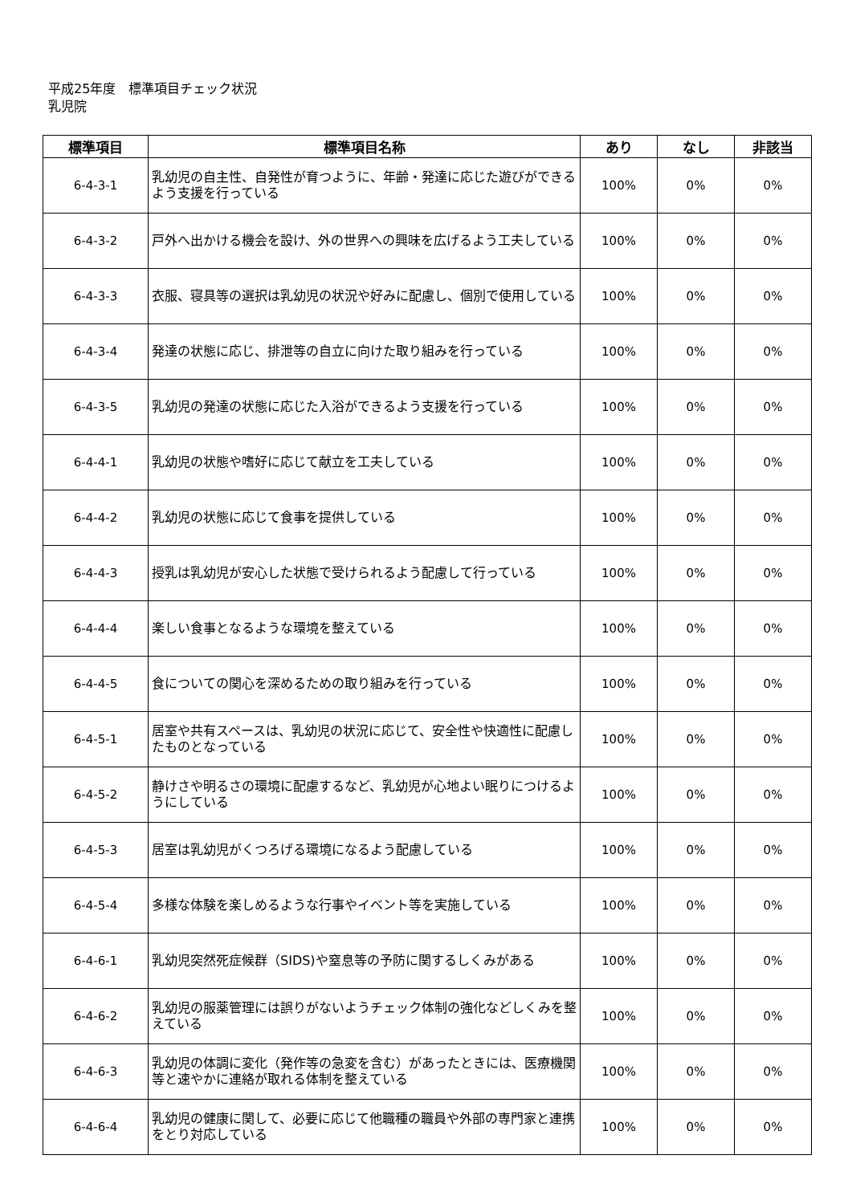平成25年度　標準項目チェック状況
乳児院
| 標準項目 | 標準項目名称 | あり | なし | 非該当 |
| --- | --- | --- | --- | --- |
| 6-4-3-1 | 乳幼児の自主性、自発性が育つように、年齢・発達に応じた遊びができるよう支援を行っている | 100% | 0% | 0% |
| 6-4-3-2 | 戸外へ出かける機会を設け、外の世界への興味を広げるよう工夫している | 100% | 0% | 0% |
| 6-4-3-3 | 衣服、寝具等の選択は乳幼児の状況や好みに配慮し、個別で使用している | 100% | 0% | 0% |
| 6-4-3-4 | 発達の状態に応じ、排泄等の自立に向けた取り組みを行っている | 100% | 0% | 0% |
| 6-4-3-5 | 乳幼児の発達の状態に応じた入浴ができるよう支援を行っている | 100% | 0% | 0% |
| 6-4-4-1 | 乳幼児の状態や嗜好に応じて献立を工夫している | 100% | 0% | 0% |
| 6-4-4-2 | 乳幼児の状態に応じて食事を提供している | 100% | 0% | 0% |
| 6-4-4-3 | 授乳は乳幼児が安心した状態で受けられるよう配慮して行っている | 100% | 0% | 0% |
| 6-4-4-4 | 楽しい食事となるような環境を整えている | 100% | 0% | 0% |
| 6-4-4-5 | 食についての関心を深めるための取り組みを行っている | 100% | 0% | 0% |
| 6-4-5-1 | 居室や共有スペースは、乳幼児の状況に応じて、安全性や快適性に配慮したものとなっている | 100% | 0% | 0% |
| 6-4-5-2 | 静けさや明るさの環境に配慮するなど、乳幼児が心地よい眠りにつけるようにしている | 100% | 0% | 0% |
| 6-4-5-3 | 居室は乳幼児がくつろげる環境になるよう配慮している | 100% | 0% | 0% |
| 6-4-5-4 | 多様な体験を楽しめるような行事やイベント等を実施している | 100% | 0% | 0% |
| 6-4-6-1 | 乳幼児突然死症候群（SIDS)や窒息等の予防に関するしくみがある | 100% | 0% | 0% |
| 6-4-6-2 | 乳幼児の服薬管理には誤りがないようチェック体制の強化などしくみを整えている | 100% | 0% | 0% |
| 6-4-6-3 | 乳幼児の体調に変化（発作等の急変を含む）があったときには、医療機関等と速やかに連絡が取れる体制を整えている | 100% | 0% | 0% |
| 6-4-6-4 | 乳幼児の健康に関して、必要に応じて他職種の職員や外部の専門家と連携をとり対応している | 100% | 0% | 0% |